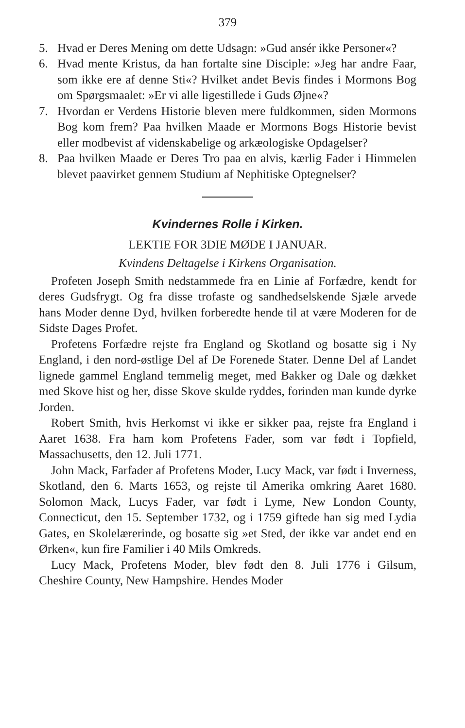379
5. Hvad er Deres Mening om dette Udsagn: »Gud ansér ikke Personer«?
6. Hvad mente Kristus, da han fortalte sine Disciple: »Jeg har andre Faar, som ikke ere af denne Sti«? Hvilket andet Bevis findes i Mormons Bog om Spørgsmaalet: »Er vi alle ligestillede i Guds Øjne«?
7. Hvordan er Verdens Historie bleven mere fuldkommen, siden Mormons Bog kom frem? Paa hvilken Maade er Mormons Bogs Historie bevist eller modbevist af videnskabelige og arkæologiske Opdagelser?
8. Paa hvilken Maade er Deres Tro paa en alvis, kærlig Fader i Himmelen blevet paavirket gennem Studium af Nephitiske Optegnelser?
Kvindernes Rolle i Kirken.
LEKTIE FOR 3DIE MØDE I JANUAR.
Kvindens Deltagelse i Kirkens Organisation.
Profeten Joseph Smith nedstammede fra en Linie af Forfædre, kendt for deres Gudsfrygt. Og fra disse trofaste og sandhedselskende Sjæle arvede hans Moder denne Dyd, hvilken forberedte hende til at være Moderen for de Sidste Dages Profet.
Profetens Forfædre rejste fra England og Skotland og bosatte sig i Ny England, i den nord-østlige Del af De Forenede Stater. Denne Del af Landet lignede gammel England temmelig meget, med Bakker og Dale og dækket med Skove hist og her, disse Skove skulde ryddes, forinden man kunde dyrke Jorden.
Robert Smith, hvis Herkomst vi ikke er sikker paa, rejste fra England i Aaret 1638. Fra ham kom Profetens Fader, som var født i Topfield, Massachusetts, den 12. Juli 1771.
John Mack, Farfader af Profetens Moder, Lucy Mack, var født i Inverness, Skotland, den 6. Marts 1653, og rejste til Amerika omkring Aaret 1680. Solomon Mack, Lucys Fader, var født i Lyme, New London County, Connecticut, den 15. September 1732, og i 1759 giftede han sig med Lydia Gates, en Skolelærerinde, og bosatte sig »et Sted, der ikke var andet end en Ørken«, kun fire Familier i 40 Mils Omkreds.
Lucy Mack, Profetens Moder, blev født den 8. Juli 1776 i Gilsum, Cheshire County, New Hampshire. Hendes Moder